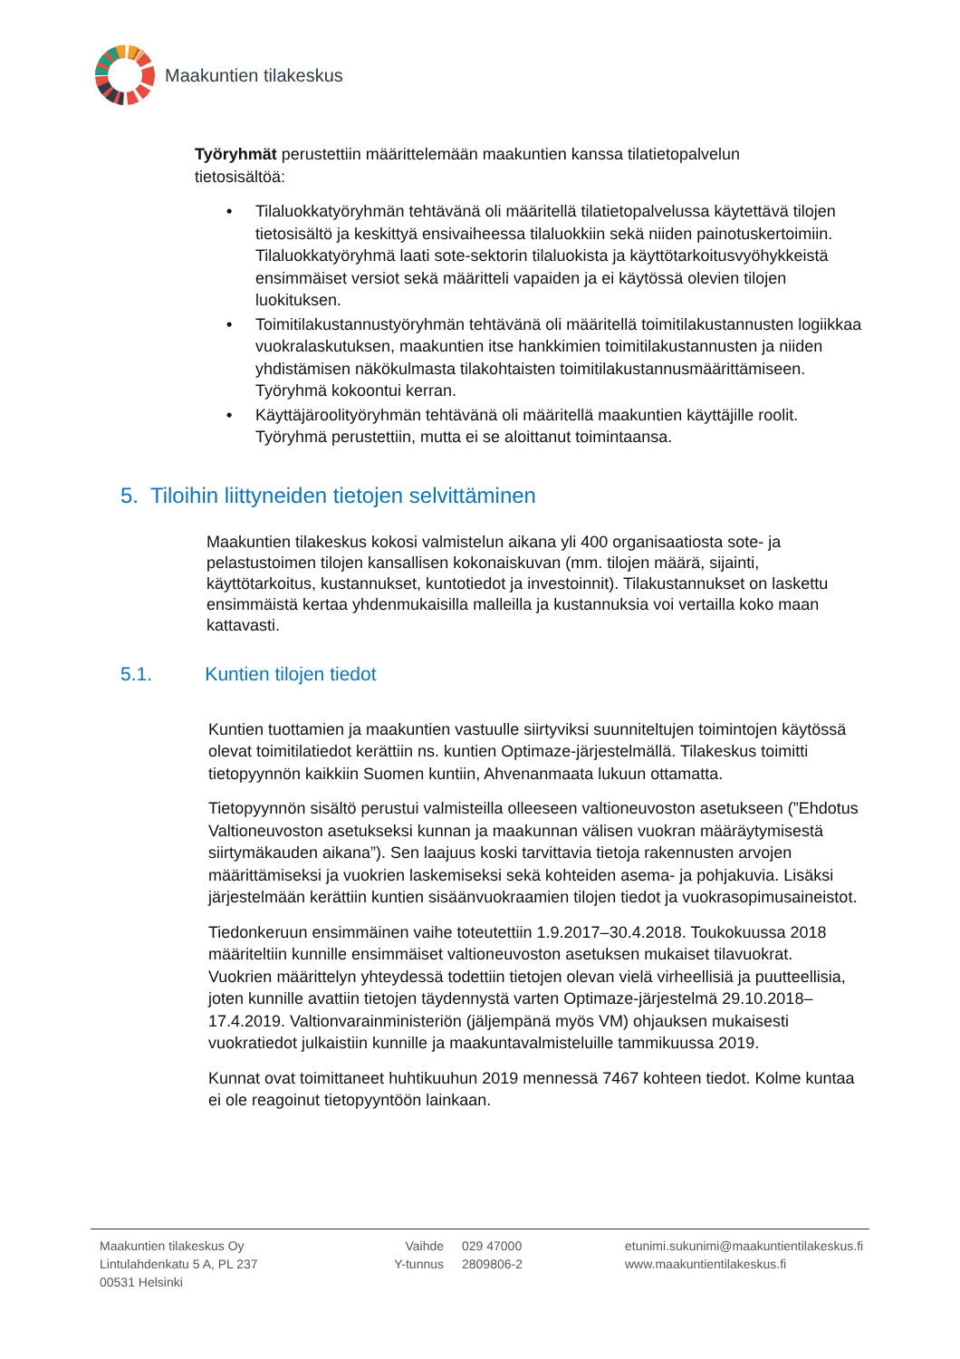Maakuntien tilakeskus
Työryhmät perustettiin määrittelemään maakuntien kanssa tilatietopalvelun tietosisältöä:
• Tilaluokkatyöryhmän tehtävänä oli määritellä tilatietopalvelussa käytettävä tilojen tietosisältö ja keskittyä ensivaiheessa tilaluokkiin sekä niiden painotuskertoimiin. Tilaluokkatyöryhmä laati sote-sektorin tilaluokista ja käyttötarkoitusvyöhykkeistä ensimmäiset versiot sekä määritteli vapaiden ja ei käytössä olevien tilojen luokituksen.
• Toimitilakustannustyöryhmän tehtävänä oli määritellä toimitilakustannusten logiikkaa vuokralaskutuksen, maakuntien itse hankkimien toimitilakustannusten ja niiden yhdistämisen näkökulmasta tilakohtaisten toimitilakustannusmäärittämiseen. Työryhmä kokoontui kerran.
• Käyttäjäroolityöryhmän tehtävänä oli määritellä maakuntien käyttäjille roolit. Työryhmä perustettiin, mutta ei se aloittanut toimintaansa.
5. Tiloihin liittyneiden tietojen selvittäminen
Maakuntien tilakeskus kokosi valmistelun aikana yli 400 organisaatiosta sote- ja pelastustoimen tilojen kansallisen kokonaiskuvan (mm. tilojen määrä, sijainti, käyttötarkoitus, kustannukset, kuntotiedot ja investoinnit). Tilakustannukset on laskettu ensimmäistä kertaa yhdenmukaisilla malleilla ja kustannuksia voi vertailla koko maan kattavasti.
5.1. Kuntien tilojen tiedot
Kuntien tuottamien ja maakuntien vastuulle siirtyviksi suunniteltujen toimintojen käytössä olevat toimitilatiedot kerättiin ns. kuntien Optimaze-järjestelmällä. Tilakeskus toimitti tietopyynnön kaikkiin Suomen kuntiin, Ahvenanmaata lukuun ottamatta.
Tietopyynnön sisältö perustui valmisteilla olleeseen valtioneuvoston asetukseen (”Ehdotus Valtioneuvoston asetukseksi kunnan ja maakunnan välisen vuokran määräytymisestä siirtymäkauden aikana”). Sen laajuus koski tarvittavia tietoja rakennusten arvojen määrittämiseksi ja vuokrien laskemiseksi sekä kohteiden asema- ja pohjakuvia. Lisäksi järjestelmään kerättiin kuntien sisäänvuokraamien tilojen tiedot ja vuokrasopimusaineistot.
Tiedonkeruun ensimmäinen vaihe toteutettiin 1.9.2017–30.4.2018. Toukokuussa 2018 määriteltiin kunnille ensimmäiset valtioneuvoston asetuksen mukaiset tilavuokrat. Vuokrien määrittelyn yhteydessä todettiin tietojen olevan vielä virheellisiä ja puutteellisia, joten kunnille avattiin tietojen täydennystä varten Optimaze-järjestelmä 29.10.2018–17.4.2019. Valtionvarainministeriön (jäljempänä myös VM) ohjauksen mukaisesti vuokratiedot julkaistiin kunnille ja maakuntavalmisteluille tammikuussa 2019.
Kunnat ovat toimittaneet huhtikuuhun 2019 mennessä 7467 kohteen tiedot. Kolme kuntaa ei ole reagoinut tietopyyntöön lainkaan.
Maakuntien tilakeskus Oy
Lintulahdenkatu 5 A, PL 237
00531 Helsinki
Vaihde
Y-tunnus
029 47000
2809806-2
etunimi.sukunimi@maakuntientilakeskus.fi
www.maakuntientilakeskus.fi